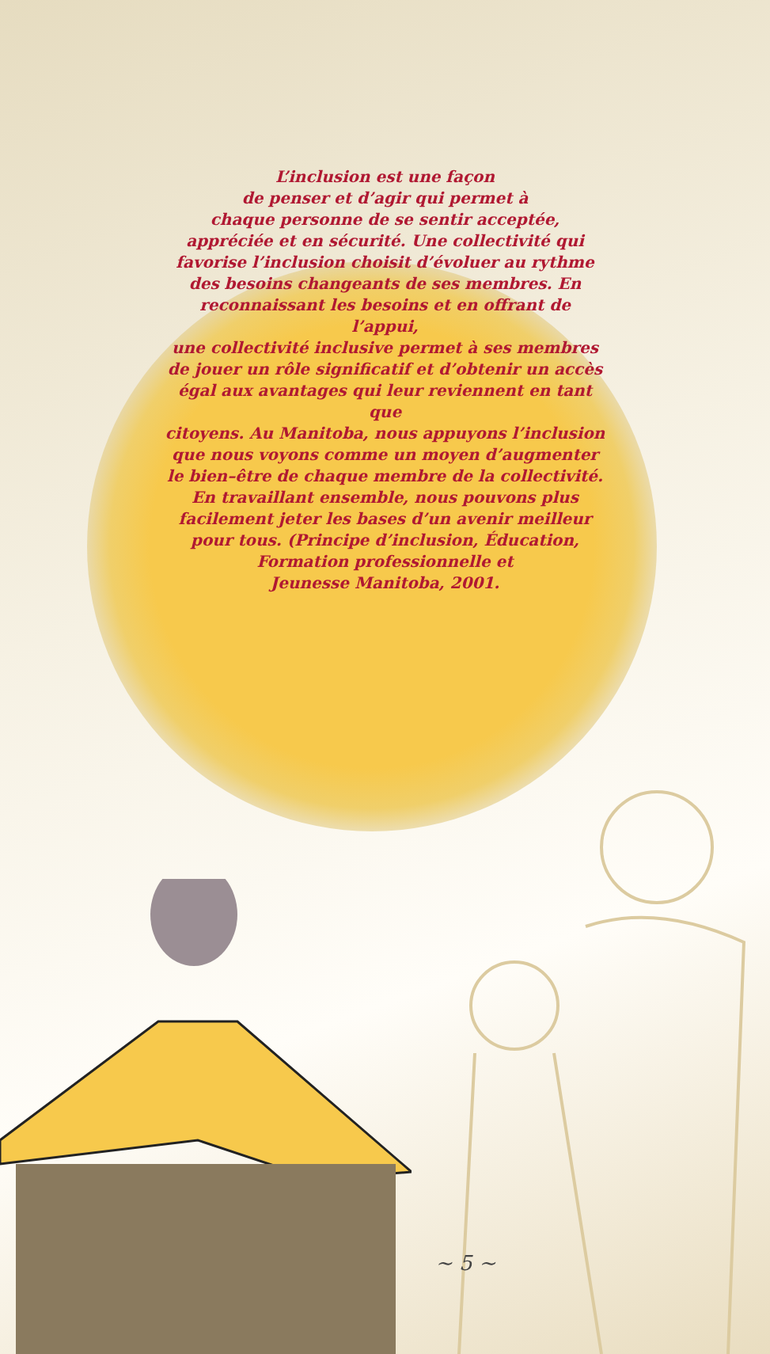L’inclusion est une façon
de penser et d’agir qui permet à
chaque personne de se sentir acceptée,
appréciée et en sécurité. Une collectivité qui
favorise l’inclusion choisit d’évoluer au rythme
des besoins changeants de ses membres. En
reconnaissant les besoins et en offrant de l’appui,
une collectivité inclusive permet à ses membres
de jouer un rôle significatif et d’obtenir un accès
égal aux avantages qui leur reviennent en tant que
citoyens. Au Manitoba, nous appuyons l’inclusion
que nous voyons comme un moyen d’augmenter
le bien–être de chaque membre de la collectivité.
En travaillant ensemble, nous pouvons plus
facilement jeter les bases d’un avenir meilleur
pour tous. (Principe d’inclusion, Éducation,
Formation professionnelle et
Jeunesse Manitoba, 2001.
~ 5 ~